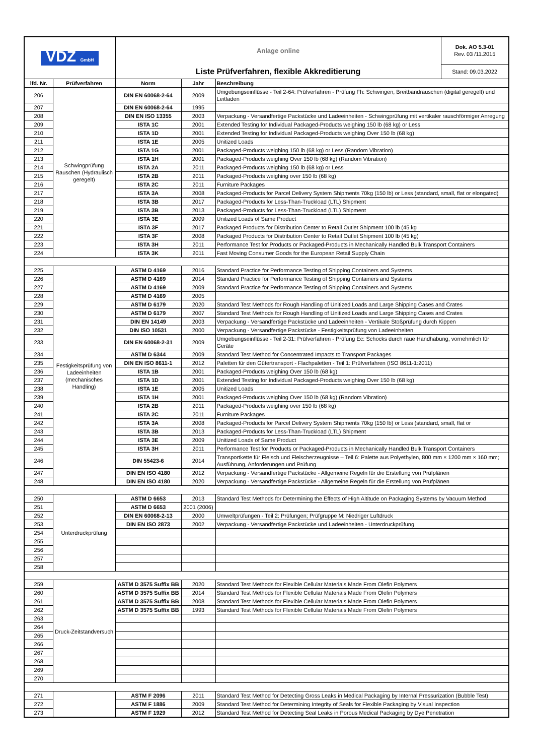| VDZ GmbH | | Anlage online | | | Dok. AO 5.3-01 Rev. 03 /11.2015 |
| | | Liste Prüfverfahren, flexible Akkreditierung | | | Stand: 09.03.2022 |
| lfd. Nr. | Prüfverfahren | Norm | Jahr | Beschreibung | |
| 206 | Schwingprüfung Rauschen (Hydraulisch geregelt) | DIN EN 60068-2-64 | 2009 | Umgebungseinflüsse - Teil 2-64: Prüfverfahren - Prüfung Fh: Schwingen, Breitbandrauschen (digital geregelt) und Leitfaden | |
| 207 | | DIN EN 60068-2-64 | 1995 | | |
| 208 | | DIN EN ISO 13355 | 2003 | Verpackung - Versandfertige Packstücke und Ladeeinheiten - Schwingprüfung mit vertikaler rauschförmiger Anregung | |
| 209 | | ISTA 1C | 2001 | Extended Testing for Individual Packaged-Products weighing 150 lb (68 kg) or Less | |
| 210 | | ISTA 1D | 2001 | Extended Testing for Individual Packaged-Products weighing Over 150 lb (68 kg) | |
| 211 | | ISTA 1E | 2005 | Unitized Loads | |
| 212 | | ISTA 1G | 2001 | Packaged-Products weighing 150 lb (68 kg) or Less (Random Vibration) | |
| 213 | | ISTA 1H | 2001 | Packaged-Products weighing Over 150 lb (68 kg) (Random Vibration) | |
| 214 | | ISTA 2A | 2011 | Packaged-Products weighing 150 lb (68 kg) or Less | |
| 215 | | ISTA 2B | 2011 | Packaged-Products weighing over 150 lb (68 kg) | |
| 216 | | ISTA 2C | 2011 | Furniture Packages | |
| 217 | | ISTA 3A | 2008 | Packaged-Products for Parcel Delivery System Shipments 70kg (150 lb) or Less (standard, small, flat or elongated) | |
| 218 | | ISTA 3B | 2017 | Packaged-Products for Less-Than-Truckload (LTL) Shipment | |
| 219 | | ISTA 3B | 2013 | Packaged-Products for Less-Than-Truckload (LTL) Shipment | |
| 220 | | ISTA 3E | 2009 | Unitized Loads of Same Product | |
| 221 | | ISTA 3F | 2017 | Packaged Products for Distribution Center to Retail Outlet Shipment 100 lb (45 kg | |
| 222 | | ISTA 3F | 2008 | Packaged Products for Distribution Center to Retail Outlet Shipment 100 lb (45 kg) | |
| 223 | | ISTA 3H | 2011 | Performance Test for Products or Packaged-Products in Mechanically Handled Bulk Transport Containers | |
| 224 | | ISTA 3K | 2011 | Fast Moving Consumer Goods for the European Retail Supply Chain | |
| 225 | Festigkeitsprüfung von Ladeeinheiten (mechanisches Handling) | ASTM D 4169 | 2016 | Standard Practice for Performance Testing of Shipping Containers and Systems | |
| 226 | | ASTM D 4169 | 2014 | Standard Practice for Performance Testing of Shipping Containers and Systems | |
| 227 | | ASTM D 4169 | 2009 | Standard Practice for Performance Testing of Shipping Containers and Systems | |
| 228 | | ASTM D 4169 | 2005 | | |
| 229 | | ASTM D 6179 | 2020 | Standard Test Methods for Rough Handling of Unitized Loads and Large Shipping Cases and Crates | |
| 230 | | ASTM D 6179 | 2007 | Standard Test Methods for Rough Handling of Unitized Loads and Large Shipping Cases and Crates | |
| 231 | | DIN EN 14149 | 2003 | Verpackung - Versandfertige Packstücke und Ladeeinheiten - Vertikale Stoßprüfung durch Kippen | |
| 232 | | DIN ISO 10531 | 2000 | Verpackung - Versandfertige Packstücke - Festigkeitsprüfung von Ladeeinheiten | |
| 233 | | DIN EN 60068-2-31 | 2009 | Umgebungseinflüsse - Teil 2-31: Prüfverfahren - Prüfung Ec: Schocks durch raue Handhabung, vornehmlich für Geräte | |
| 234 | | ASTM D 6344 | 2009 | Standard Test Method for Concentrated Impacts to Transport Packages | |
| 235 | | DIN EN ISO 8611-1 | 2012 | Paletten für den Gütertransport - Flachpaletten - Teil 1: Prüfverfahren (ISO 8611-1:2011) | |
| 236 | | ISTA 1B | 2001 | Packaged-Products weighing Over 150 lb (68 kg) | |
| 237 | | ISTA 1D | 2001 | Extended Testing for Individual Packaged-Products weighing Over 150 lb (68 kg) | |
| 238 | | ISTA 1E | 2005 | Unitized Loads | |
| 239 | | ISTA 1H | 2001 | Packaged-Products weighing Over 150 lb (68 kg) (Random Vibration) | |
| 240 | | ISTA 2B | 2011 | Packaged-Products weighing over 150 lb (68 kg) | |
| 241 | | ISTA 2C | 2011 | Furniture Packages | |
| 242 | | ISTA 3A | 2008 | Packaged-Products for Parcel Delivery System Shipments 70kg (150 lb) or Less (standard, small, flat or | |
| 243 | | ISTA 3B | 2013 | Packaged-Products for Less-Than-Truckload (LTL) Shipment | |
| 244 | | ISTA 3E | 2009 | Unitized Loads of Same Product | |
| 245 | | ISTA 3H | 2011 | Performance Test for Products or Packaged-Products in Mechanically Handled Bulk Transport Containers | |
| 246 | | DIN 55423-6 | 2014 | Transportkette für Fleisch und Fleischerzeugnisse – Teil 6: Palette aus Polyethylen, 800 mm × 1200 mm × 160 mm; Ausführung, Anforderungen und Prüfung | |
| 247 | | DIN EN ISO 4180 | 2012 | Verpackung - Versandfertige Packstücke - Allgemeine Regeln für die Erstellung von Prüfplänen | |
| 248 | | DIN EN ISO 4180 | 2020 | Verpackung - Versandfertige Packstücke - Allgemeine Regeln für die Erstellung von Prüfplänen | |
| 250 | Unterdruckprüfung | ASTM D 6653 | 2013 | Standard Test Methods for Determining the Effects of High Altitude on Packaging Systems by Vacuum Method | |
| 251 | | ASTM D 6653 | 2001 (2006) | | |
| 252 | | DIN EN 60068-2-13 | 2000 | Umweltprüfungen - Teil 2: Prüfungen; Prüfgruppe M: Niedriger Luftdruck | |
| 253 | | DIN EN ISO 2873 | 2002 | Verpackung - Versandfertige Packstücke und Ladeeinheiten - Unterdruckprüfung | |
| 254 | | | | | |
| 255 | | | | | |
| 256 | | | | | |
| 257 | | | | | |
| 258 | | | | | |
| 259 | Druck-Zeitstandversuch | ASTM D 3575 Suffix BB | 2020 | Standard Test Methods for Flexible Cellular Materials Made From Olefin Polymers | |
| 260 | | ASTM D 3575 Suffix BB | 2014 | Standard Test Methods for Flexible Cellular Materials Made From Olefin Polymers | |
| 261 | | ASTM D 3575 Suffix BB | 2008 | Standard Test Methods for Flexible Cellular Materials Made From Olefin Polymers | |
| 262 | | ASTM D 3575 Suffix BB | 1993 | Standard Test Methods for Flexible Cellular Materials Made From Olefin Polymers | |
| 263 | | | | | |
| 264 | | | | | |
| 265 | | | | | |
| 266 | | | | | |
| 267 | | | | | |
| 268 | | | | | |
| 269 | | | | | |
| 270 | | | | | |
| 271 | | ASTM F 2096 | 2011 | Standard Test Method for Detecting Gross Leaks in Medical Packaging by Internal Pressurization (Bubble Test) | |
| 272 | | ASTM F 1886 | 2009 | Standard Test Method for Determining Integrity of Seals for Flexible Packaging by Visual Inspection | |
| 273 | | ASTM F 1929 | 2012 | Standard Test Method for Detecting Seal Leaks in Porous Medical Packaging by Dye Penetration | |